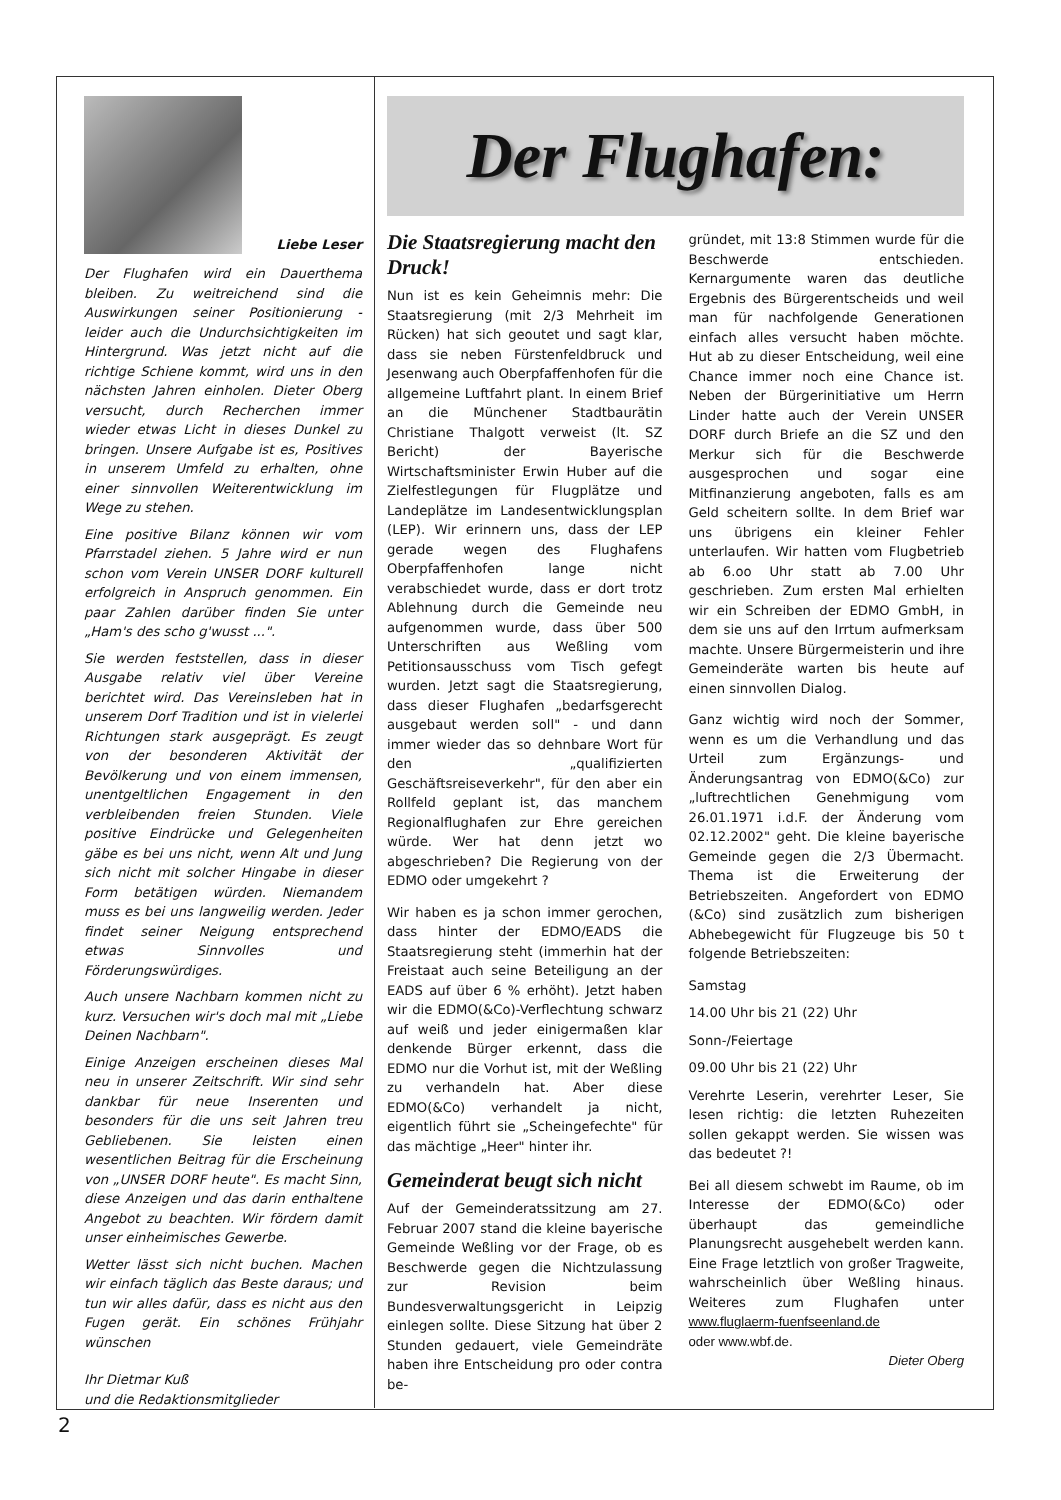Liebe Leser
Der Flughafen wird ein Dauerthema bleiben. Zu weitreichend sind die Auswirkungen seiner Positionierung - leider auch die Undurchsichtigkeiten im Hintergrund. Was jetzt nicht auf die richtige Schiene kommt, wird uns in den nächsten Jahren einholen. Dieter Oberg versucht, durch Recherchen immer wieder etwas Licht in dieses Dunkel zu bringen. Unsere Aufgabe ist es, Positives in unserem Umfeld zu erhalten, ohne einer sinnvollen Weiterentwicklung im Wege zu stehen.
Eine positive Bilanz können wir vom Pfarrstadel ziehen. 5 Jahre wird er nun schon vom Verein UNSER DORF kulturell erfolgreich in Anspruch genommen. Ein paar Zahlen darüber finden Sie unter „Ham's des scho g'wusst ...".
Sie werden feststellen, dass in dieser Ausgabe relativ viel über Vereine berichtet wird. Das Vereinsleben hat in unserem Dorf Tradition und ist in vielerlei Richtungen stark ausgeprägt. Es zeugt von der besonderen Aktivität der Bevölkerung und von einem immensen, unentgeltlichen Engagement in den verbleibenden freien Stunden. Viele positive Eindrücke und Gelegenheiten gäbe es bei uns nicht, wenn Alt und Jung sich nicht mit solcher Hingabe in dieser Form betätigen würden. Niemandem muss es bei uns langweilig werden. Jeder findet seiner Neigung entsprechend etwas Sinnvolles und Förderungswürdiges.
Auch unsere Nachbarn kommen nicht zu kurz. Versuchen wir's doch mal mit „Liebe Deinen Nachbarn".
Einige Anzeigen erscheinen dieses Mal neu in unserer Zeitschrift. Wir sind sehr dankbar für neue Inserenten und besonders für die uns seit Jahren treu Gebliebenen. Sie leisten einen wesentlichen Beitrag für die Erscheinung von „UNSER DORF heute". Es macht Sinn, diese Anzeigen und das darin enthaltene Angebot zu beachten. Wir fördern damit unser einheimisches Gewerbe.
Wetter lässt sich nicht buchen. Machen wir einfach täglich das Beste daraus; und tun wir alles dafür, dass es nicht aus den Fugen gerät. Ein schönes Frühjahr wünschen
Ihr Dietmar Kuß
und die Redaktionsmitglieder
Der Flughafen:
Die Staatsregierung macht den Druck!
Nun ist es kein Geheimnis mehr: Die Staatsregierung (mit 2/3 Mehrheit im Rücken) hat sich geoutet und sagt klar, dass sie neben Fürstenfeldbruck und Jesenwang auch Oberpfaffenhofen für die allgemeine Luftfahrt plant. In einem Brief an die Münchener Stadtbaurätin Christiane Thalgott verweist (lt. SZ Bericht) der Bayerische Wirtschaftsminister Erwin Huber auf die Zielfestlegungen für Flugplätze und Landeplätze im Landesentwicklungsplan (LEP). Wir erinnern uns, dass der LEP gerade wegen des Flughafens Oberpfaffenhofen lange nicht verabschiedet wurde, dass er dort trotz Ablehnung durch die Gemeinde neu aufgenommen wurde, dass über 500 Unterschriften aus Weßling vom Petitionsausschuss vom Tisch gefegt wurden. Jetzt sagt die Staatsregierung, dass dieser Flughafen „bedarfsgerecht ausgebaut werden soll" - und dann immer wieder das so dehnbare Wort für den „qualifizierten Geschäftsreiseverkehr", für den aber ein Rollfeld geplant ist, das manchem Regionalflughafen zur Ehre gereichen würde. Wer hat denn jetzt wo abgeschrieben? Die Regierung von der EDMO oder umgekehrt ?
Wir haben es ja schon immer gerochen, dass hinter der EDMO/EADS die Staatsregierung steht (immerhin hat der Freistaat auch seine Beteiligung an der EADS auf über 6 % erhöht). Jetzt haben wir die EDMO(&Co)-Verflechtung schwarz auf weiß und jeder einigermaßen klar denkende Bürger erkennt, dass die EDMO nur die Vorhut ist, mit der Weßling zu verhandeln hat. Aber diese EDMO(&Co) verhandelt ja nicht, eigentlich führt sie „Scheingefechte" für das mächtige „Heer" hinter ihr.
Gemeinderat beugt sich nicht
Auf der Gemeinderatssitzung am 27. Februar 2007 stand die kleine bayerische Gemeinde Weßling vor der Frage, ob es Beschwerde gegen die Nichtzulassung zur Revision beim Bundesverwaltungsgericht in Leipzig einlegen sollte. Diese Sitzung hat über 2 Stunden gedauert, viele Gemeindräte haben ihre Entscheidung pro oder contra be-
gründet, mit 13:8 Stimmen wurde für die Beschwerde entschieden. Kernargumente waren das deutliche Ergebnis des Bürgerentscheids und weil man für nachfolgende Generationen einfach alles versucht haben möchte. Hut ab zu dieser Entscheidung, weil eine Chance immer noch eine Chance ist. Neben der Bürgerinitiative um Herrn Linder hatte auch der Verein UNSER DORF durch Briefe an die SZ und den Merkur sich für die Beschwerde ausgesprochen und sogar eine Mitfinanzierung angeboten, falls es am Geld scheitern sollte. In dem Brief war uns übrigens ein kleiner Fehler unterlaufen. Wir hatten vom Flugbetrieb ab 6.oo Uhr statt ab 7.00 Uhr geschrieben. Zum ersten Mal erhielten wir ein Schreiben der EDMO GmbH, in dem sie uns auf den Irrtum aufmerksam machte. Unsere Bürgermeisterin und ihre Gemeinderäte warten bis heute auf einen sinnvollen Dialog.
Ganz wichtig wird noch der Sommer, wenn es um die Verhandlung und das Urteil zum Ergänzungs- und Änderungsantrag von EDMO(&Co) zur „luftrechtlichen Genehmigung vom 26.01.1971 i.d.F. der Änderung vom 02.12.2002" geht. Die kleine bayerische Gemeinde gegen die 2/3 Übermacht. Thema ist die Erweiterung der Betriebszeiten. Angefordert von EDMO (&Co) sind zusätzlich zum bisherigen Abhebegewicht für Flugzeuge bis 50 t folgende Betriebszeiten:
Samstag
14.00 Uhr bis 21 (22) Uhr
Sonn-/Feiertage
09.00 Uhr bis 21 (22) Uhr
Verehrte Leserin, verehrter Leser, Sie lesen richtig: die letzten Ruhezeiten sollen gekappt werden. Sie wissen was das bedeutet ?!
Bei all diesem schwebt im Raume, ob im Interesse der EDMO(&Co) oder überhaupt das gemeindliche Planungsrecht ausgehebelt werden kann. Eine Frage letztlich von großer Tragweite, wahrscheinlich über Weßling hinaus. Weiteres zum Flughafen unter www.fluglaerm-fuenfseenland.de
oder www.wbf.de.
Dieter Oberg
2